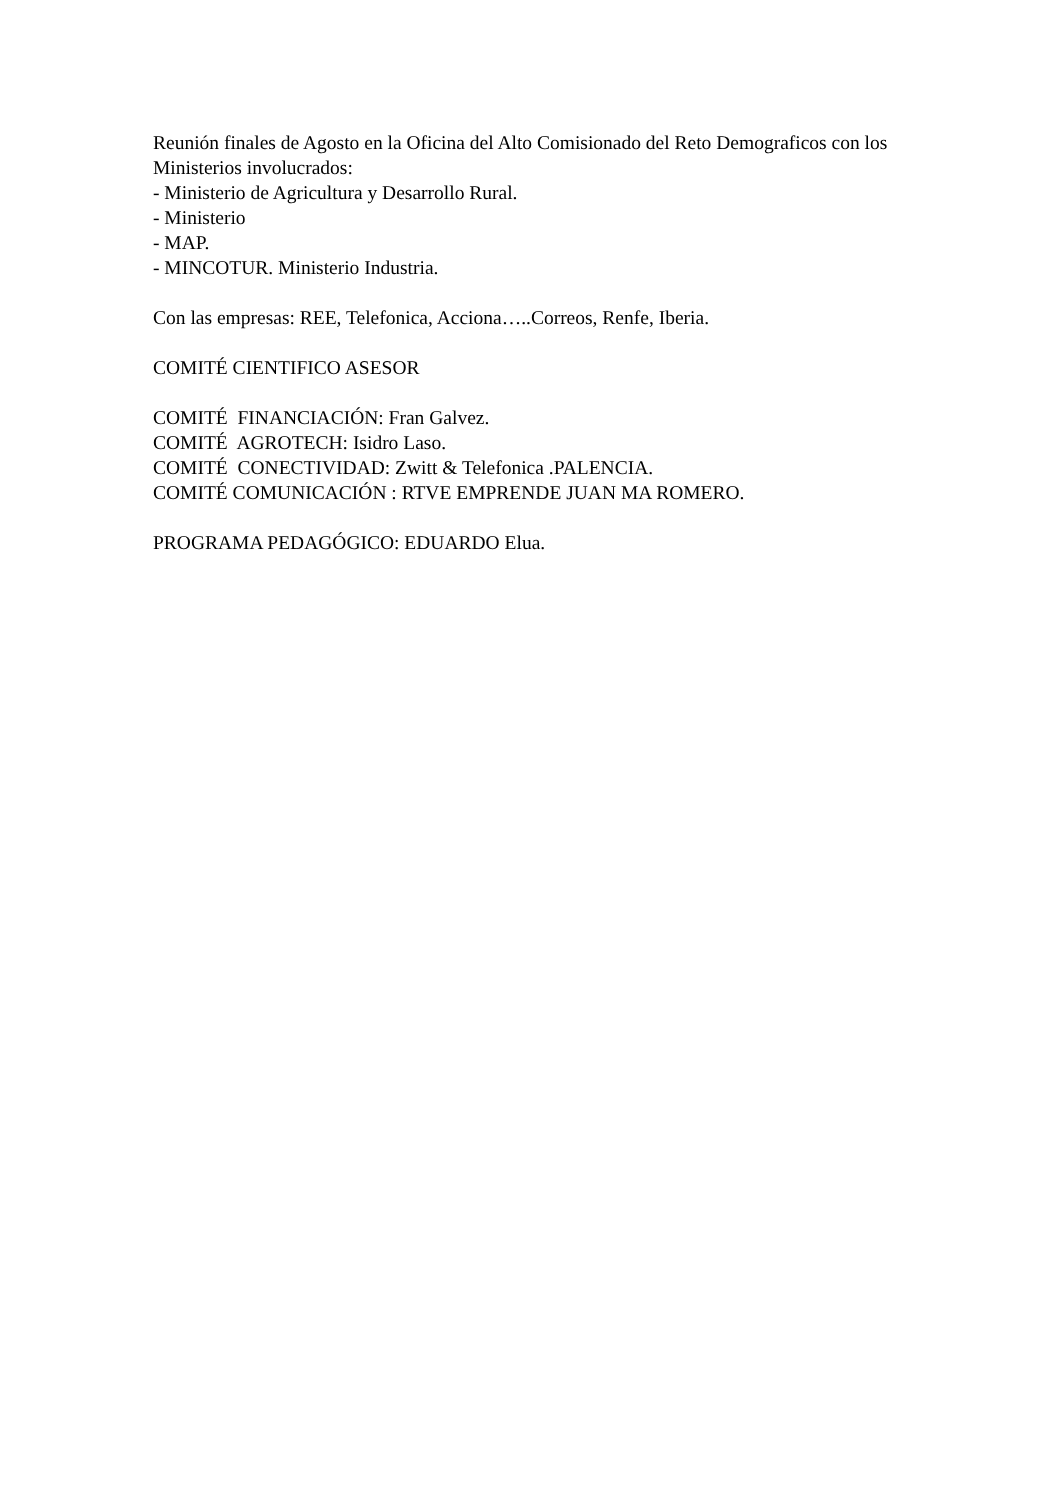Reunión finales de Agosto en la Oficina del Alto Comisionado del Reto Demograficos con los Ministerios involucrados:
- Ministerio de Agricultura y Desarrollo Rural.
- Ministerio
- MAP.
- MINCOTUR. Ministerio Industria.
Con las empresas: REE, Telefonica, Acciona…..Correos, Renfe, Iberia.
COMITÉ CIENTIFICO ASESOR
COMITÉ FINANCIACIÓN: Fran Galvez.
COMITÉ AGROTECH: Isidro Laso.
COMITÉ CONECTIVIDAD: Zwitt & Telefonica .PALENCIA.
COMITÉ COMUNICACIÓN : RTVE EMPRENDE JUAN MA ROMERO.
PROGRAMA PEDAGÓGICO: EDUARDO Elua.